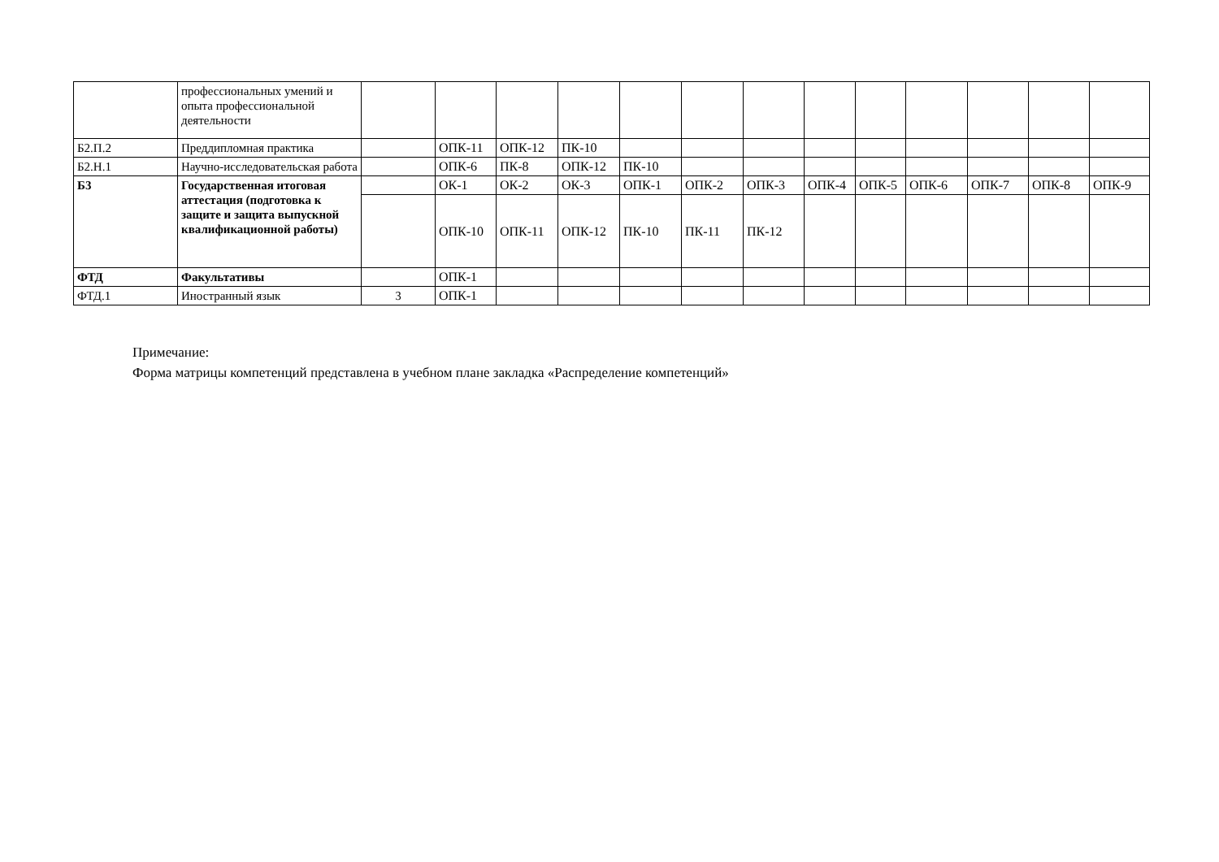| | профессиональных умений и опыта профессиональной деятельности | | | | | | | | | | | | | |
| Б2.П.2 | Преддипломная практика | | ОПК-11 | ОПК-12 | ПК-10 | | | | | | | | | |
| Б2.Н.1 | Научно-исследовательская работа | | ОПК-6 | ПК-8 | ОПК-12 | ПК-10 | | | | | | | | |
| Б3 | Государственная итоговая аттестация (подготовка к защите и защита выпускной квалификационной работы) | | ОК-1 | ОК-2 | ОК-3 | ОПК-1 | ОПК-2 | ОПК-3 | ОПК-4 | ОПК-5 | ОПК-6 | ОПК-7 | ОПК-8 | ОПК-9 |
| | | | ОПК-10 | ОПК-11 | ОПК-12 | ПК-10 | ПК-11 | ПК-12 | | | | | | |
| ФТД | Факультативы | | ОПК-1 | | | | | | | | | | | |
| ФТД.1 | Иностранный язык | 3 | ОПК-1 | | | | | | | | | | | |
Примечание:
Форма матрицы компетенций представлена в учебном плане закладка «Распределение компетенций»